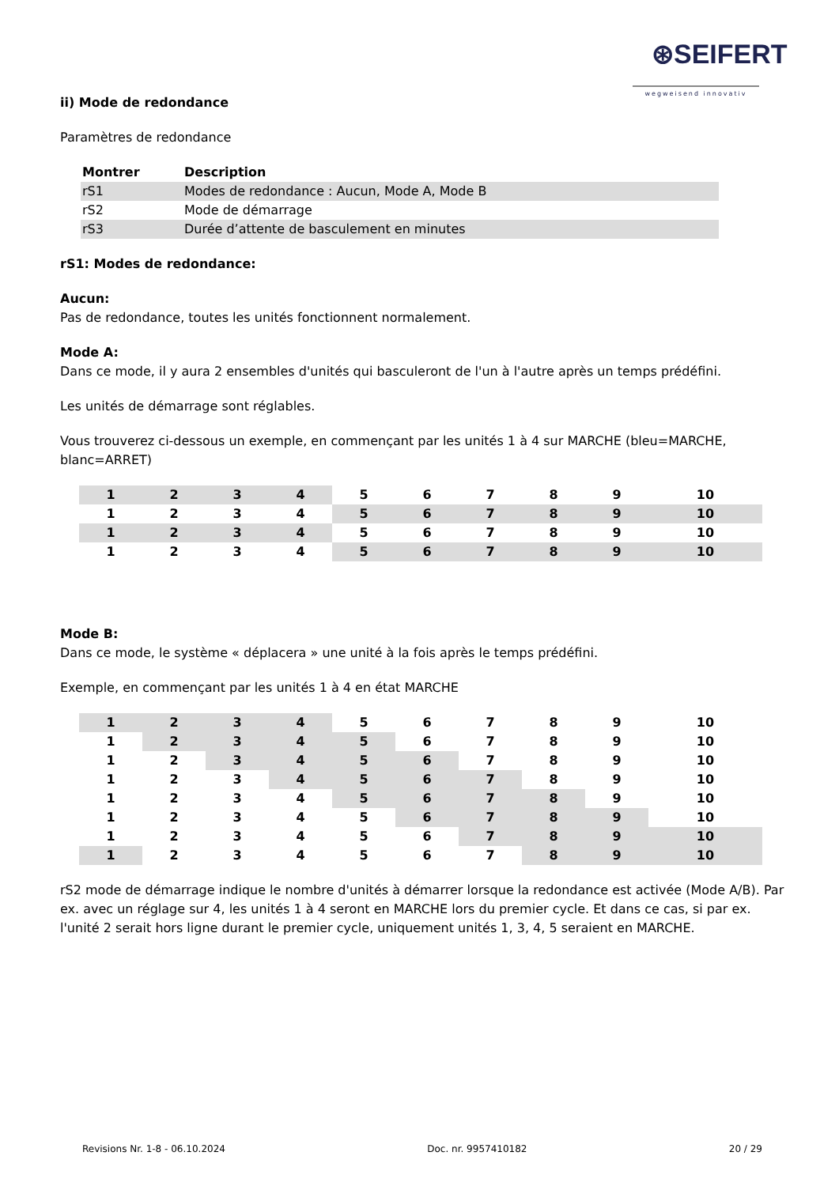⊛SEIFERT
wegweisend innovativ
ii) Mode de redondance
Paramètres de redondance
| Montrer | Description |
| --- | --- |
| rS1 | Modes de redondance : Aucun, Mode A, Mode B |
| rS2 | Mode de démarrage |
| rS3 | Durée d’attente de basculement en minutes |
rS1: Modes de redondance:
Aucun:
Pas de redondance, toutes les unités fonctionnent normalement.
Mode A:
Dans ce mode, il y aura 2 ensembles d'unités qui basculeront de l'un à l'autre après un temps prédéfini.
Les unités de démarrage sont réglables.
Vous trouverez ci-dessous un exemple, en commençant par les unités 1 à 4 sur MARCHE (bleu=MARCHE, blanc=ARRET)
| 1 | 2 | 3 | 4 | 5 | 6 | 7 | 8 | 9 | 10 |
| 1 | 2 | 3 | 4 | 5 | 6 | 7 | 8 | 9 | 10 |
| 1 | 2 | 3 | 4 | 5 | 6 | 7 | 8 | 9 | 10 |
| 1 | 2 | 3 | 4 | 5 | 6 | 7 | 8 | 9 | 10 |
Mode B:
Dans ce mode, le système « déplacera » une unité à la fois après le temps prédéfini.
Exemple, en commençant par les unités 1 à 4 en état MARCHE
| 1 | 2 | 3 | 4 | 5 | 6 | 7 | 8 | 9 | 10 |
| 1 | 2 | 3 | 4 | 5 | 6 | 7 | 8 | 9 | 10 |
| 1 | 2 | 3 | 4 | 5 | 6 | 7 | 8 | 9 | 10 |
| 1 | 2 | 3 | 4 | 5 | 6 | 7 | 8 | 9 | 10 |
| 1 | 2 | 3 | 4 | 5 | 6 | 7 | 8 | 9 | 10 |
| 1 | 2 | 3 | 4 | 5 | 6 | 7 | 8 | 9 | 10 |
| 1 | 2 | 3 | 4 | 5 | 6 | 7 | 8 | 9 | 10 |
| 1 | 2 | 3 | 4 | 5 | 6 | 7 | 8 | 9 | 10 |
rS2 mode de démarrage indique le nombre d'unités à démarrer lorsque la redondance est activée (Mode A/B). Par ex. avec un réglage sur 4, les unités 1 à 4 seront en MARCHE lors du premier cycle. Et dans ce cas, si par ex. l'unité 2 serait hors ligne durant le premier cycle, uniquement unités 1, 3, 4, 5 seraient en MARCHE.
Revisions Nr. 1-8 - 06.10.2024 Doc. nr. 9957410182 20 / 29